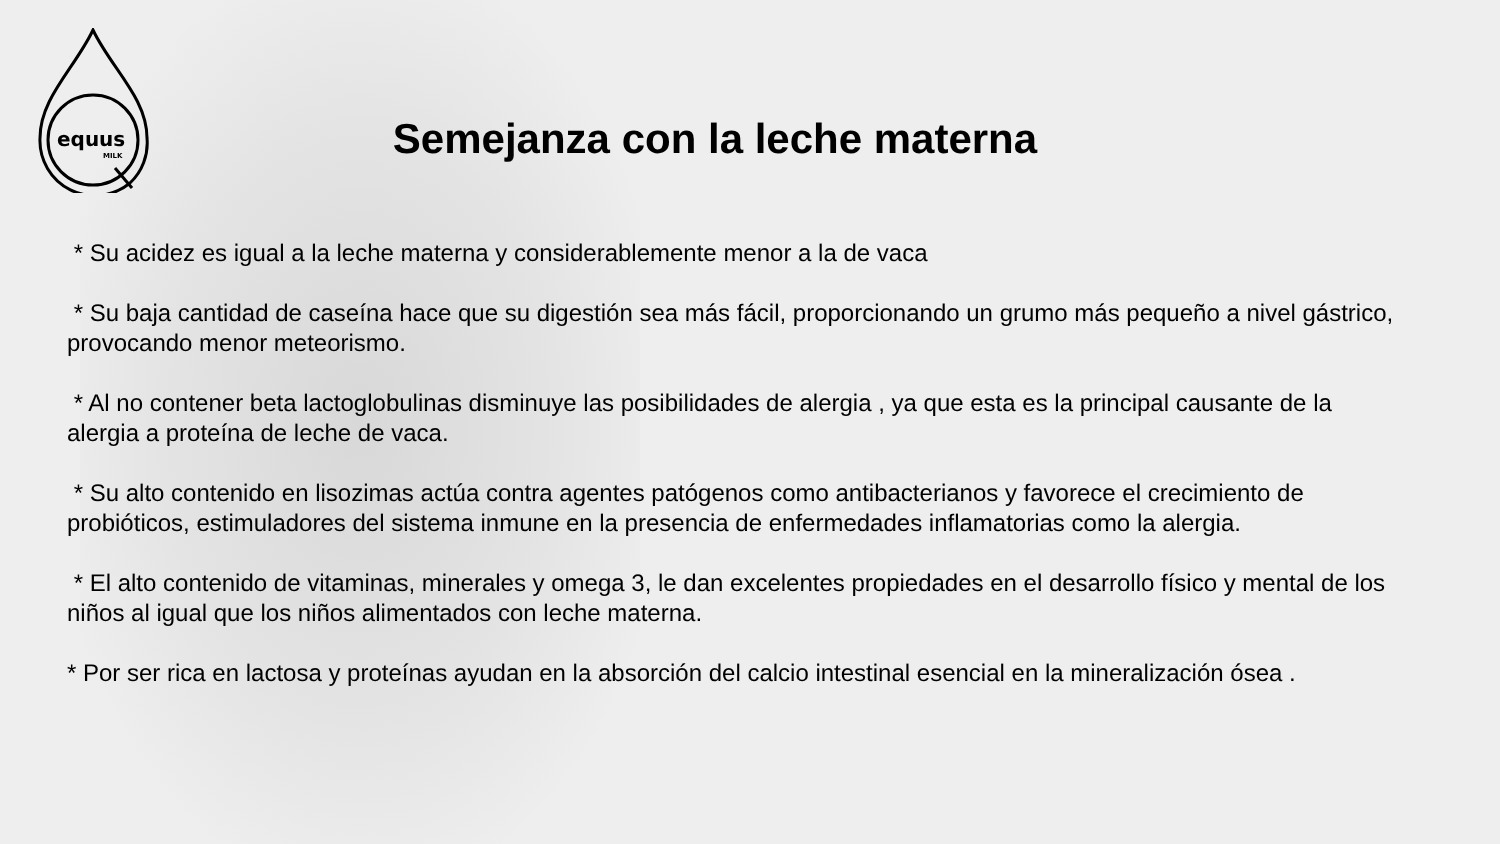equus
MILK
Semejanza con la leche materna
* Su acidez es igual a la leche materna y considerablemente menor a la de vaca
* Su baja cantidad de caseína hace que su digestión sea más fácil, proporcionando un grumo más pequeño a nivel gástrico, provocando menor meteorismo.
* Al no contener beta lactoglobulinas disminuye las posibilidades de alergia , ya que esta es la principal causante de la alergia a proteína de leche de vaca.
* Su alto contenido en lisozimas actúa contra agentes patógenos como antibacterianos y favorece el crecimiento de probióticos, estimuladores del sistema inmune en la presencia de enfermedades inflamatorias como la alergia.
* El alto contenido de vitaminas, minerales y omega 3, le dan excelentes propiedades en el desarrollo físico y mental de los niños al igual que los niños alimentados con leche materna.
* Por ser rica en lactosa y proteínas ayudan en la absorción del calcio intestinal esencial en la mineralización ósea .